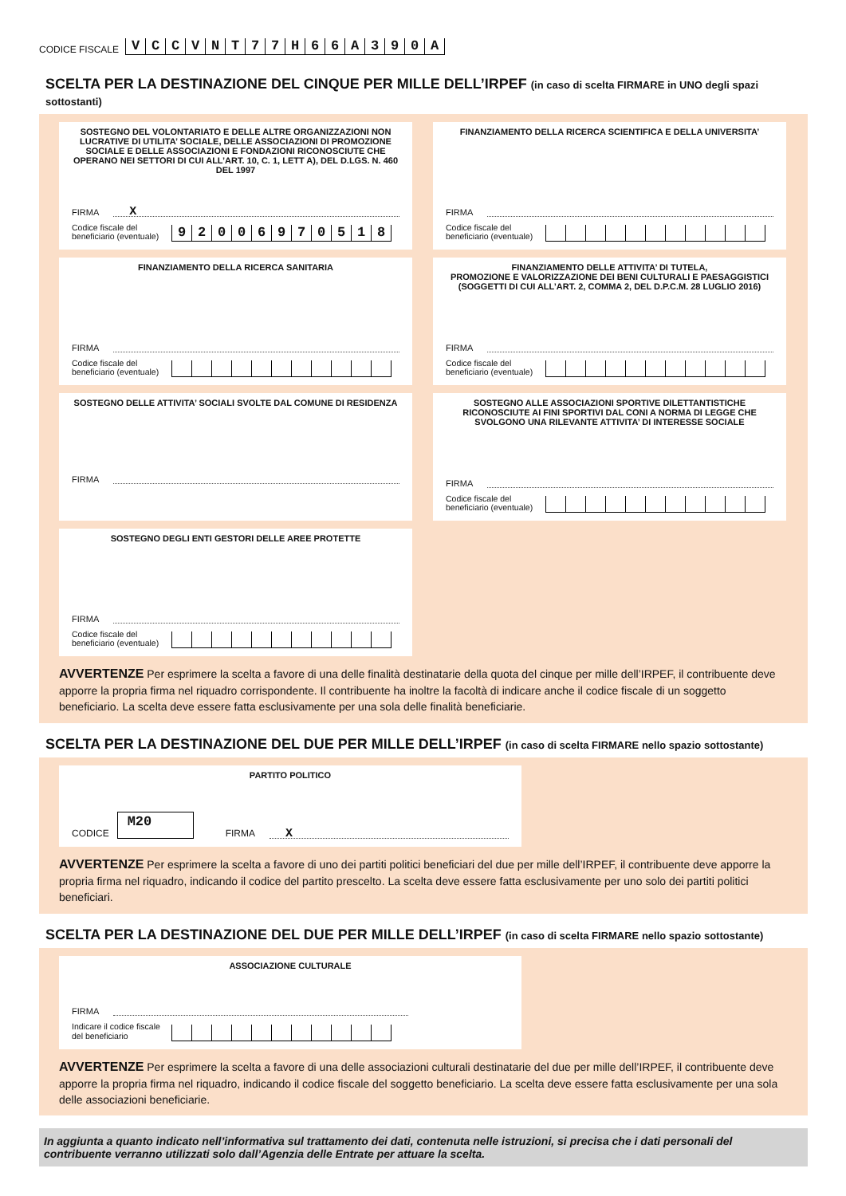CODICE FISCALE
VCCVNT 77 H 66 A 390 A
SCELTA PER LA DESTINAZIONE DEL CINQUE PER MILLE DELL’IRPEF (in caso di scelta FIRMARE in UNO degli spazi sottostanti)
SOSTEGNO DEL VOLONTARIATO E DELLE ALTRE ORGANIZZAZIONI NON LUCRATIVE DI UTILITA’ SOCIALE, DELLE ASSOCIAZIONI DI PROMOZIONE SOCIALE E DELLE ASSOCIAZIONI E FONDAZIONI RICONOSCIUTE CHE OPERANO NEI SETTORI DI CUI ALL’ART. 10, C. 1, LETT A), DEL D.LGS. N. 460 DEL 1997
FIRMA X
Codice fiscale del beneficiario (eventuale)
92006970518
FINANZIAMENTO DELLA RICERCA SCIENTIFICA E DELLA UNIVERSITA’
FIRMA
Codice fiscale del beneficiario (eventuale)
FINANZIAMENTO DELLA RICERCA SANITARIA
FIRMA
Codice fiscale del beneficiario (eventuale)
FINANZIAMENTO DELLE ATTIVITA’ DI TUTELA,
PROMOZIONE E VALORIZZAZIONE DEI BENI CULTURALI E PAESAGGISTICI
(SOGGETTI DI CUI ALL’ART. 2, COMMA 2, DEL D.P.C.M. 28 LUGLIO 2016)
FIRMA
Codice fiscale del beneficiario (eventuale)
SOSTEGNO DELLE ATTIVITA’ SOCIALI SVOLTE DAL COMUNE DI RESIDENZA
FIRMA
SOSTEGNO ALLE ASSOCIAZIONI SPORTIVE DILETTANTISTICHE RICONOSCIUTE AI FINI SPORTIVI DAL CONI A NORMA DI LEGGE CHE SVOLGONO UNA RILEVANTE ATTIVITA’ DI INTERESSE SOCIALE
FIRMA
Codice fiscale del beneficiario (eventuale)
SOSTEGNO DEGLI ENTI GESTORI DELLE AREE PROTETTE
FIRMA
Codice fiscale del beneficiario (eventuale)
AVVERTENZE Per esprimere la scelta a favore di una delle finalità destinatarie della quota del cinque per mille dell’IRPEF, il contribuente deve apporre la propria firma nel riquadro corrispondente. Il contribuente ha inoltre la facoltà di indicare anche il codice fiscale di un soggetto beneficiario. La scelta deve essere fatta esclusivamente per una sola delle finalità beneficiarie.
SCELTA PER LA DESTINAZIONE DEL DUE PER MILLE DELL’IRPEF (in caso di scelta FIRMARE nello spazio sottostante)
PARTITO POLITICO
CODICE M20 FIRMA X
AVVERTENZE Per esprimere la scelta a favore di uno dei partiti politici beneficiari del due per mille dell’IRPEF, il contribuente deve apporre la propria firma nel riquadro, indicando il codice del partito prescelto. La scelta deve essere fatta esclusivamente per uno solo dei partiti politici beneficiari.
SCELTA PER LA DESTINAZIONE DEL DUE PER MILLE DELL’IRPEF (in caso di scelta FIRMARE nello spazio sottostante)
ASSOCIAZIONE CULTURALE
FIRMA
Indicare il codice fiscale del beneficiario
AVVERTENZE Per esprimere la scelta a favore di una delle associazioni culturali destinatarie del due per mille dell’IRPEF, il contribuente deve apporre la propria firma nel riquadro, indicando il codice fiscale del soggetto beneficiario. La scelta deve essere fatta esclusivamente per una sola delle associazioni beneficiarie.
In aggiunta a quanto indicato nell’informativa sul trattamento dei dati, contenuta nelle istruzioni, si precisa che i dati personali del contribuente verranno utilizzati solo dall’Agenzia delle Entrate per attuare la scelta.